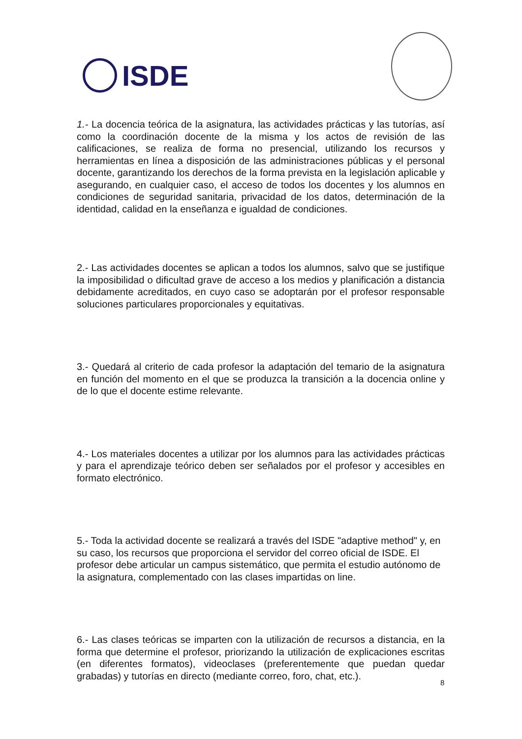ISDE
1.- La docencia teórica de la asignatura, las actividades prácticas y las tutorías, así como la coordinación docente de la misma y los actos de revisión de las calificaciones, se realiza de forma no presencial, utilizando los recursos y herramientas en línea a disposición de las administraciones públicas y el personal docente, garantizando los derechos de la forma prevista en la legislación aplicable y asegurando, en cualquier caso, el acceso de todos los docentes y los alumnos en condiciones de seguridad sanitaria, privacidad de los datos, determinación de la identidad, calidad en la enseñanza e igualdad de condiciones.
2.- Las actividades docentes se aplican a todos los alumnos, salvo que se justifique la imposibilidad o dificultad grave de acceso a los medios y planificación a distancia debidamente acreditados, en cuyo caso se adoptarán por el profesor responsable soluciones particulares proporcionales y equitativas.
3.- Quedará al criterio de cada profesor la adaptación del temario de la asignatura en función del momento en el que se produzca la transición a la docencia online y de lo que el docente estime relevante.
4.- Los materiales docentes a utilizar por los alumnos para las actividades prácticas y para el aprendizaje teórico deben ser señalados por el profesor y accesibles en formato electrónico.
5.- Toda la actividad docente se realizará a través del ISDE "adaptive method" y, en su caso, los recursos que proporciona el servidor del correo oficial de ISDE. El profesor debe articular un campus sistemático, que permita el estudio autónomo de la asignatura, complementado con las clases impartidas on line.
6.- Las clases teóricas se imparten con la utilización de recursos a distancia, en la forma que determine el profesor, priorizando la utilización de explicaciones escritas (en diferentes formatos), videoclases (preferentemente que puedan quedar grabadas) y tutorías en directo (mediante correo, foro, chat, etc.).
8